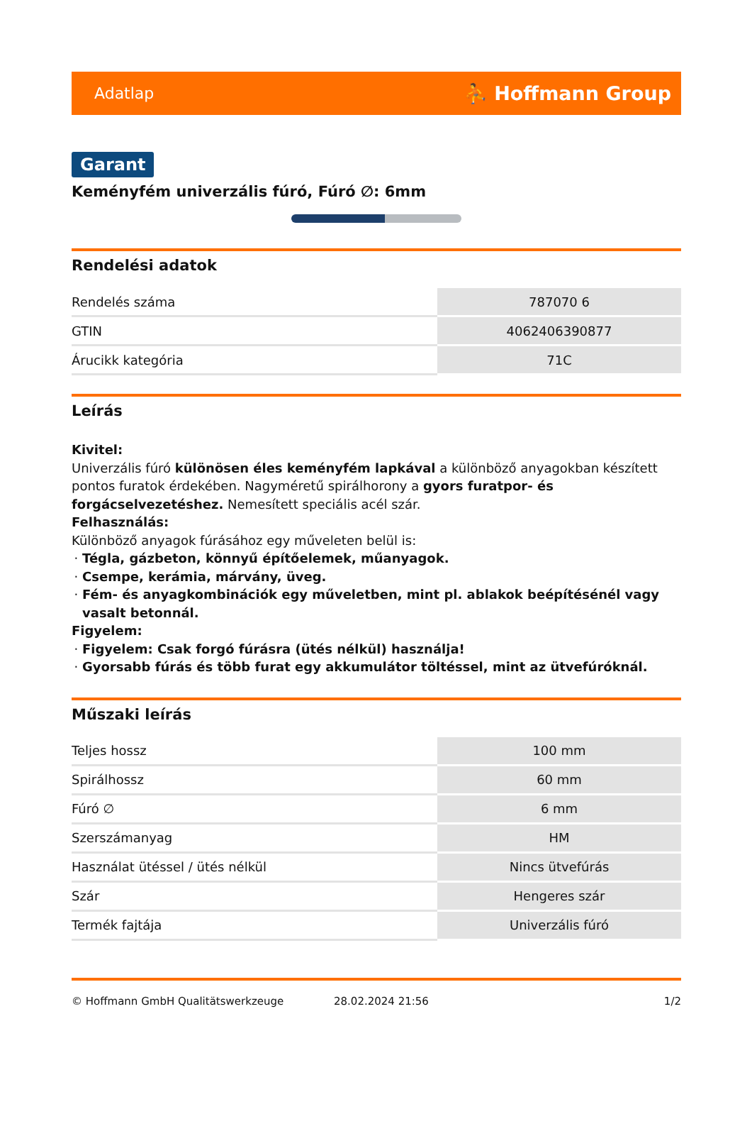Adatlap ⛹ Hoffmann Group
Garant
Keményfém univerzális fúró, Fúró ∅: 6mm
Rendelési adatok
| Rendelés száma | 787070 6 |
| GTIN | 4062406390877 |
| Árucikk kategória | 71C |
Leírás
Kivitel:
Univerzális fúró különösen éles keményfém lapkával a különböző anyagokban készített pontos furatok érdekében. Nagyméretű spirálhorony a gyors furatpor- és forgácselvezetéshez. Nemesített speciális acél szár.
Felhasználás:
Különböző anyagok fúrásához egy műveleten belül is:
Tégla, gázbeton, könnyű építőelemek, műanyagok.
Csempe, kerámia, márvány, üveg.
Fém- és anyagkombinációk egy műveletben, mint pl. ablakok beépítésénél vagy vasalt betonnál.
Figyelem:
Figyelem: Csak forgó fúrásra (ütés nélkül) használja!
Gyorsabb fúrás és több furat egy akkumulátor töltéssel, mint az ütvefúróknál.
Műszaki leírás
| Teljes hossz | 100 mm |
| Spirálhossz | 60 mm |
| Fúró ∅ | 6 mm |
| Szerszámanyag | HM |
| Használat ütéssel / ütés nélkül | Nincs ütvefúrás |
| Szár | Hengeres szár |
| Termék fajtája | Univerzális fúró |
© Hoffmann GmbH Qualitätswerkzeuge 28.02.2024 21:56 1/2